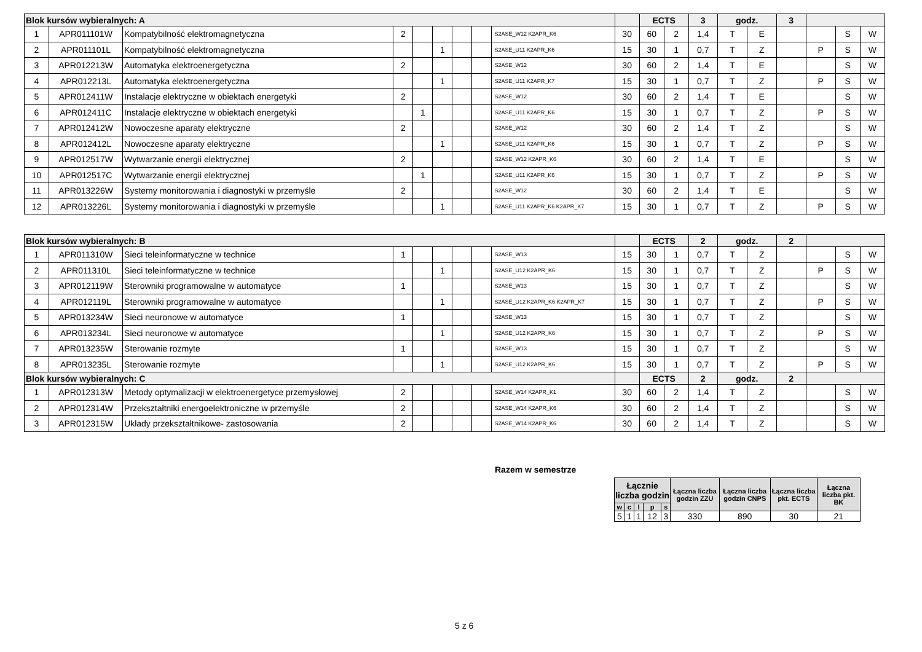| Blok kursów wybieralnych: A | | | | | | | | | | ECTS | | 3 | godz. | | 3 | | | |
| 1 | APR011101W | Kompatybilność elektromagnetyczna | 2 | | | | | S2ASE_W12 K2APR_K6 | 30 | 60 | 2 | 1,4 | T | E | | | S | W |
| 2 | APR011101L | Kompatybilność elektromagnetyczna | | | 1 | | | S2ASE_U11 K2APR_K6 | 15 | 30 | 1 | 0,7 | T | Z | | P | S | W |
| 3 | APR012213W | Automatyka elektroenergetyczna | 2 | | | | | S2ASE_W12 | 30 | 60 | 2 | 1,4 | T | E | | | S | W |
| 4 | APR012213L | Automatyka elektroenergetyczna | | | 1 | | | S2ASE_U11 K2APR_K7 | 15 | 30 | 1 | 0,7 | T | Z | | P | S | W |
| 5 | APR012411W | Instalacje elektryczne w obiektach energetyki | 2 | | | | | S2ASE_W12 | 30 | 60 | 2 | 1,4 | T | E | | | S | W |
| 6 | APR012411C | Instalacje elektryczne w obiektach energetyki | | 1 | | | | S2ASE_U11 K2APR_K6 | 15 | 30 | 1 | 0,7 | T | Z | | P | S | W |
| 7 | APR012412W | Nowoczesne aparaty elektryczne | 2 | | | | | S2ASE_W12 | 30 | 60 | 2 | 1,4 | T | Z | | | S | W |
| 8 | APR012412L | Nowoczesne aparaty elektryczne | | | 1 | | | S2ASE_U11 K2APR_K6 | 15 | 30 | 1 | 0,7 | T | Z | | P | S | W |
| 9 | APR012517W | Wytwarzanie energii elektrycznej | 2 | | | | | S2ASE_W12 K2APR_K6 | 30 | 60 | 2 | 1,4 | T | E | | | S | W |
| 10 | APR012517C | Wytwarzanie energii elektrycznej | | 1 | | | | S2ASE_U11 K2APR_K6 | 15 | 30 | 1 | 0,7 | T | Z | | P | S | W |
| 11 | APR013226W | Systemy monitorowania i diagnostyki w przemyśle | 2 | | | | | S2ASE_W12 | 30 | 60 | 2 | 1,4 | T | E | | | S | W |
| 12 | APR013226L | Systemy monitorowania i diagnostyki w przemyśle | | | 1 | | | S2ASE_U11 K2APR_K6 K2APR_K7 | 15 | 30 | 1 | 0,7 | T | Z | | P | S | W |
| Blok kursów wybieralnych: B | | | | | | | | | | ECTS | | 2 | godz. | | 2 | | | |
| 1 | APR011310W | Sieci teleinformatyczne w technice | 1 | | | | | S2ASE_W13 | 15 | 30 | 1 | 0,7 | T | Z | | | S | W |
| 2 | APR011310L | Sieci teleinformatyczne w technice | | | 1 | | | S2ASE_U12 K2APR_K6 | 15 | 30 | 1 | 0,7 | T | Z | | P | S | W |
| 3 | APR012119W | Sterowniki programowalne w automatyce | 1 | | | | | S2ASE_W13 | 15 | 30 | 1 | 0,7 | T | Z | | | S | W |
| 4 | APR012119L | Sterowniki programowalne w automatyce | | | 1 | | | S2ASE_U12 K2APR_K6 K2APR_K7 | 15 | 30 | 1 | 0,7 | T | Z | | P | S | W |
| 5 | APR013234W | Sieci neuronowe w automatyce | 1 | | | | | S2ASE_W13 | 15 | 30 | 1 | 0,7 | T | Z | | | S | W |
| 6 | APR013234L | Sieci neuronowe w automatyce | | | 1 | | | S2ASE_U12 K2APR_K6 | 15 | 30 | 1 | 0,7 | T | Z | | P | S | W |
| 7 | APR013235W | Sterowanie rozmyte | 1 | | | | | S2ASE_W13 | 15 | 30 | 1 | 0,7 | T | Z | | | S | W |
| 8 | APR013235L | Sterowanie rozmyte | | | 1 | | | S2ASE_U12 K2APR_K6 | 15 | 30 | 1 | 0,7 | T | Z | | P | S | W |
| Blok kursów wybieralnych: C | | | | | | | | | | ECTS | | 2 | godz. | | 2 | | | |
| 1 | APR012313W | Metody optymalizacji w elektroenergetyce przemysłowej | 2 | | | | | S2ASE_W14 K2APR_K1 | 30 | 60 | 2 | 1,4 | T | Z | | | S | W |
| 2 | APR012314W | Przekształtniki energoelektroniczne w przemyśle | 2 | | | | | S2ASE_W14 K2APR_K6 | 30 | 60 | 2 | 1,4 | T | Z | | | S | W |
| 3 | APR012315W | Układy przekształtnikowe- zastosowania | 2 | | | | | S2ASE_W14 K2APR_K6 | 30 | 60 | 2 | 1,4 | T | Z | | | S | W |
Razem w semestrze
| Łącznie liczba godzin | | | | | Łączna liczba godzin ZZU | Łączna liczba godzin CNPS | Łączna liczba pkt. ECTS | Łączna liczba pkt. BK |
| w | c | l | p | s | | | | |
| 5 | 1 | 1 | 12 | 3 | 330 | 890 | 30 | 21 |
5 z 6